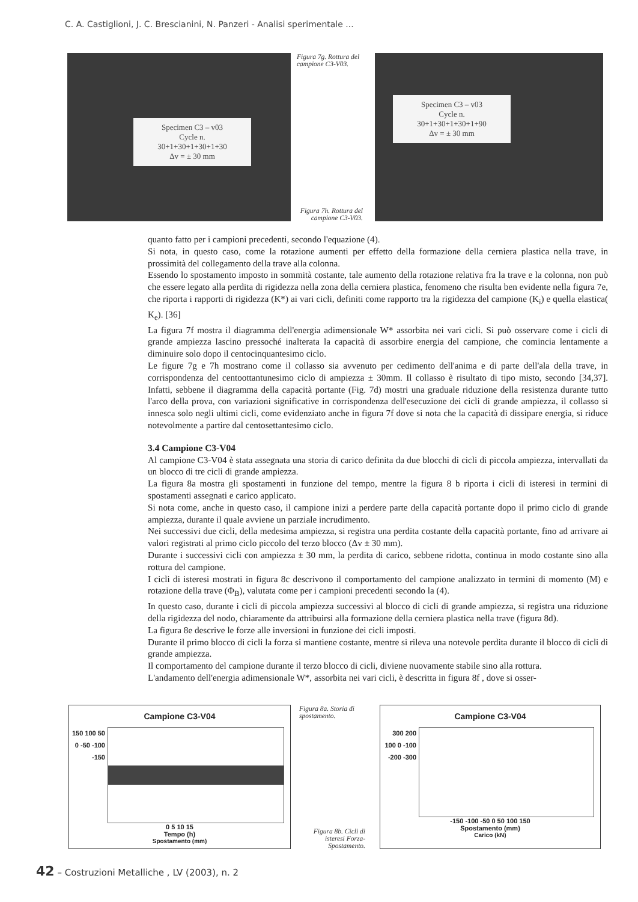C. A. Castiglioni, J. C. Brescianini, N. Panzeri - Analisi sperimentale ...
Specimen C3 – v03
Cycle n.
30+1+30+1+30+1+30
Δv = ± 30 mm
Figura 7g. Rottura del campione C3-V03.
Figura 7h. Rottura del campione C3-V03.
Specimen C3 – v03
Cycle n.
30+1+30+1+30+1+90
Δv = ± 30 mm
quanto fatto per i campioni precedenti, secondo l'equazione (4).
Si nota, in questo caso, come la rotazione aumenti per effetto della formazione della cerniera plastica nella trave, in prossimità del collegamento della trave alla colonna.
Essendo lo spostamento imposto in sommità costante, tale aumento della rotazione relativa fra la trave e la colonna, non può che essere legato alla perdita di rigidezza nella zona della cerniera plastica, fenomeno che risulta ben evidente nella figura 7e, che riporta i rapporti di rigidezza (K*) ai vari cicli, definiti come rapporto tra la rigidezza del campione (K<sub>i</sub>) e quella elastica( K<sub>e</sub>). [36]
La figura 7f mostra il diagramma dell'energia adimensionale W* assorbita nei vari cicli. Si può osservare come i cicli di grande ampiezza lascino pressoché inalterata la capacità di assorbire energia del campione, che comincia lentamente a diminuire solo dopo il centocinquantesimo ciclo.
Le figure 7g e 7h mostrano come il collasso sia avvenuto per cedimento dell'anima e di parte dell'ala della trave, in corrispondenza del centoottantunesimo ciclo di ampiezza ± 30mm. Il collasso è risultato di tipo misto, secondo [34,37]. Infatti, sebbene il diagramma della capacità portante (Fig. 7d) mostri una graduale riduzione della resistenza durante tutto l'arco della prova, con variazioni significative in corrispondenza dell'esecuzione dei cicli di grande ampiezza, il collasso si innesca solo negli ultimi cicli, come evidenziato anche in figura 7f dove si nota che la capacità di dissipare energia, si riduce notevolmente a partire dal centosettantesimo ciclo.
3.4 Campione C3-V04
Al campione C3-V04 è stata assegnata una storia di carico definita da due blocchi di cicli di piccola ampiezza, intervallati da un blocco di tre cicli di grande ampiezza.
La figura 8a mostra gli spostamenti in funzione del tempo, mentre la figura 8 b riporta i cicli di isteresi in termini di spostamenti assegnati e carico applicato.
Si nota come, anche in questo caso, il campione inizi a perdere parte della capacità portante dopo il primo ciclo di grande ampiezza, durante il quale avviene un parziale incrudimento.
Nei successivi due cicli, della medesima ampiezza, si registra una perdita costante della capacità portante, fino ad arrivare ai valori registrati al primo ciclo piccolo del terzo blocco (Δv ± 30 mm).
Durante i successivi cicli con ampiezza ± 30 mm, la perdita di carico, sebbene ridotta, continua in modo costante sino alla rottura del campione.
I cicli di isteresi mostrati in figura 8c descrivono il comportamento del campione analizzato in termini di momento (M) e rotazione della trave (Φ<sub>B</sub>), valutata come per i campioni precedenti secondo la (4).
In questo caso, durante i cicli di piccola ampiezza successivi al blocco di cicli di grande ampiezza, si registra una riduzione della rigidezza del nodo, chiaramente da attribuirsi alla formazione della cerniera plastica nella trave (figura 8d).
La figura 8e descrive le forze alle inversioni in funzione dei cicli imposti.
Durante il primo blocco di cicli la forza si mantiene costante, mentre si rileva una notevole perdita durante il blocco di cicli di grande ampiezza.
Il comportamento del campione durante il terzo blocco di cicli, diviene nuovamente stabile sino alla rottura.
L'andamento dell'energia adimensionale W*, assorbita nei vari cicli, è descritta in figura 8f , dove si osser-
Campione C3-V04
150 100 50 0 -50 -100 -150
0 5 10 15
Tempo (h)
Spostamento (mm)
Figura 8a. Storia di spostamento.
Figura 8b. Cicli di isteresi Forza-Spostamento.
Campione C3-V04
300 200 100 0 -100 -200 -300
-150 -100 -50 0 50 100 150
Spostamento (mm)
Carico (kN)
42 – Costruzioni Metalliche , LV (2003), n. 2